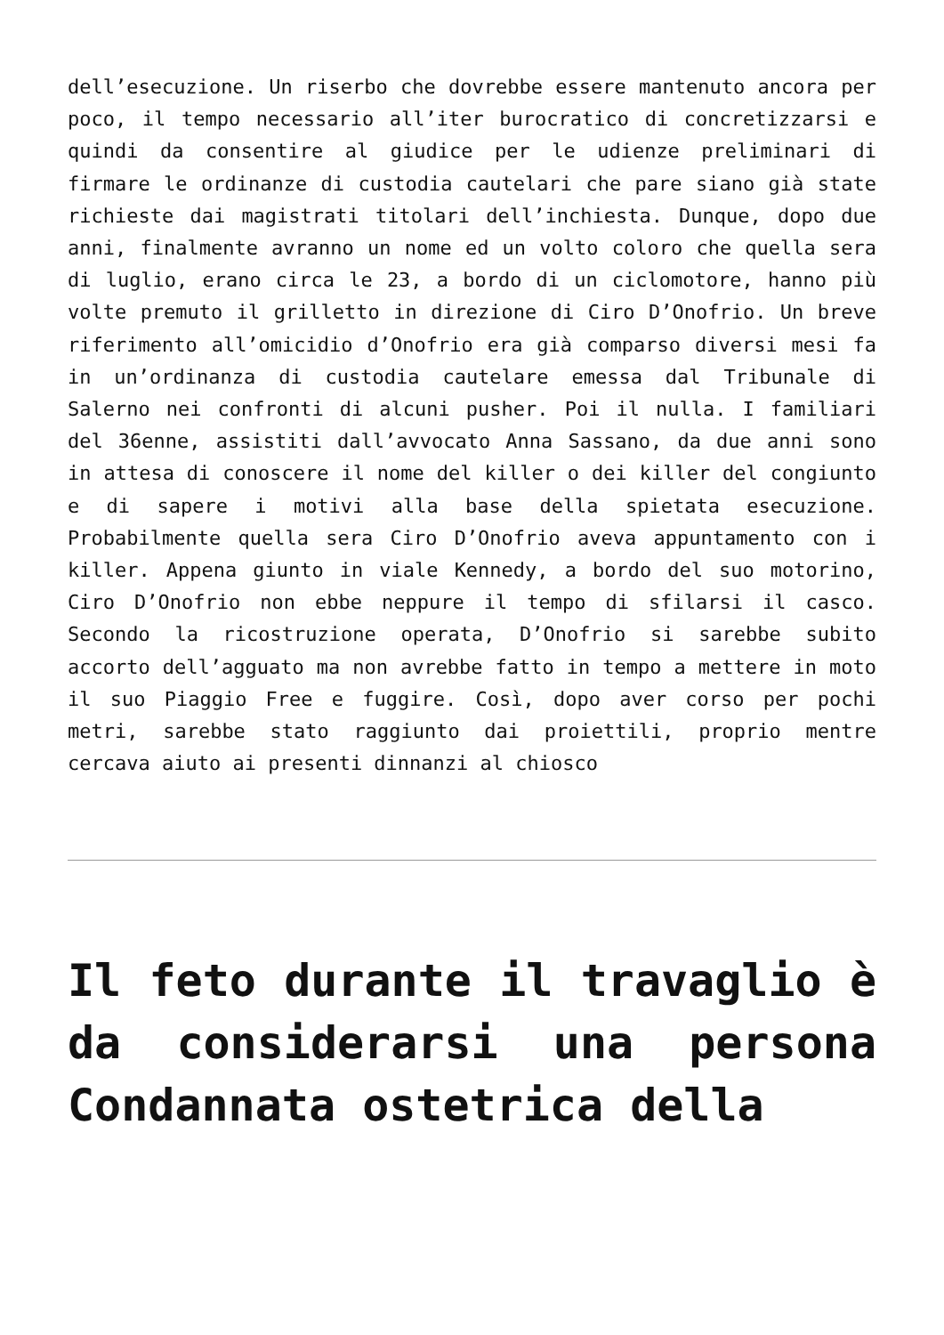dell’esecuzione. Un riserbo che dovrebbe essere mantenuto ancora per poco, il tempo necessario all’iter burocratico di concretizzarsi e quindi da consentire al giudice per le udienze preliminari di firmare le ordinanze di custodia cautelari che pare siano già state richieste dai magistrati titolari dell’inchiesta. Dunque, dopo due anni, finalmente avranno un nome ed un volto coloro che quella sera di luglio, erano circa le 23, a bordo di un ciclomotore, hanno più volte premuto il grilletto in direzione di Ciro D’Onofrio. Un breve riferimento all’omicidio d’Onofrio era già comparso diversi mesi fa in un’ordinanza di custodia cautelare emessa dal Tribunale di Salerno nei confronti di alcuni pusher. Poi il nulla. I familiari del 36enne, assistiti dall’avvocato Anna Sassano, da due anni sono in attesa di conoscere il nome del killer o dei killer del congiunto e di sapere i motivi alla base della spietata esecuzione. Probabilmente quella sera Ciro D’Onofrio aveva appuntamento con i killer. Appena giunto in viale Kennedy, a bordo del suo motorino, Ciro D’Onofrio non ebbe neppure il tempo di sfilarsi il casco. Secondo la ricostruzione operata, D’Onofrio si sarebbe subito accorto dell’agguato ma non avrebbe fatto in tempo a mettere in moto il suo Piaggio Free e fuggire. Così, dopo aver corso per pochi metri, sarebbe stato raggiunto dai proiettili, proprio mentre cercava aiuto ai presenti dinnanzi al chiosco
Il feto durante il travaglio è da considerarsi una persona Condannata ostetrica della